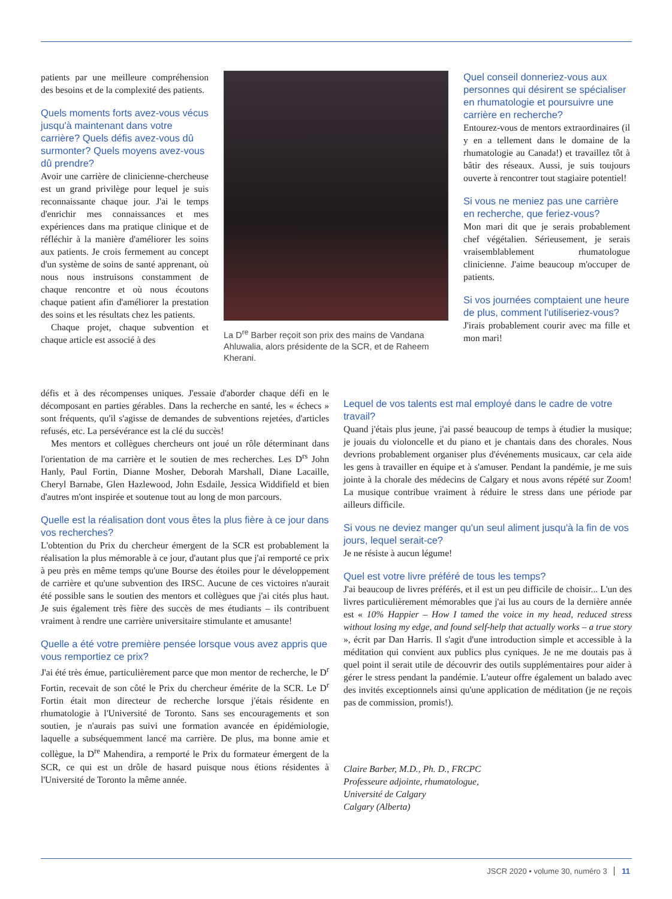patients par une meilleure compréhension des besoins et de la complexité des patients.
Quels moments forts avez-vous vécus jusqu'à maintenant dans votre carrière? Quels défis avez-vous dû surmonter? Quels moyens avez-vous dû prendre?
Avoir une carrière de clinicienne-chercheuse est un grand privilège pour lequel je suis reconnaissante chaque jour. J'ai le temps d'enrichir mes connaissances et mes expériences dans ma pratique clinique et de réfléchir à la manière d'améliorer les soins aux patients. Je crois fermement au concept d'un système de soins de santé apprenant, où nous nous instruisons constamment de chaque rencontre et où nous écoutons chaque patient afin d'améliorer la prestation des soins et les résultats chez les patients.
Chaque projet, chaque subvention et chaque article est associé à des
La D<sup>re</sup> Barber reçoit son prix des mains de Vandana Ahluwalia, alors présidente de la SCR, et de Raheem Kherani.
Quel conseil donneriez-vous aux personnes qui désirent se spécialiser en rhumatologie et poursuivre une carrière en recherche?
Entourez-vous de mentors extraordinaires (il y en a tellement dans le domaine de la rhumatologie au Canada!) et travaillez tôt à bâtir des réseaux. Aussi, je suis toujours ouverte à rencontrer tout stagiaire potentiel!
Si vous ne meniez pas une carrière en recherche, que feriez-vous?
Mon mari dit que je serais probablement chef végétalien. Sérieusement, je serais vraisemblablement rhumatologue clinicienne. J'aime beaucoup m'occuper de patients.
Si vos journées comptaient une heure de plus, comment l'utiliseriez-vous?
J'irais probablement courir avec ma fille et mon mari!
défis et à des récompenses uniques. J'essaie d'aborder chaque défi en le décomposant en parties gérables. Dans la recherche en santé, les « échecs » sont fréquents, qu'il s'agisse de demandes de subventions rejetées, d'articles refusés, etc. La persévérance est la clé du succès!
Mes mentors et collègues chercheurs ont joué un rôle déterminant dans l'orientation de ma carrière et le soutien de mes recherches. Les D<sup>rs</sup> John Hanly, Paul Fortin, Dianne Mosher, Deborah Marshall, Diane Lacaille, Cheryl Barnabe, Glen Hazlewood, John Esdaile, Jessica Widdifield et bien d'autres m'ont inspirée et soutenue tout au long de mon parcours.
Quelle est la réalisation dont vous êtes la plus fière à ce jour dans vos recherches?
L'obtention du Prix du chercheur émergent de la SCR est probablement la réalisation la plus mémorable à ce jour, d'autant plus que j'ai remporté ce prix à peu près en même temps qu'une Bourse des étoiles pour le développement de carrière et qu'une subvention des IRSC. Aucune de ces victoires n'aurait été possible sans le soutien des mentors et collègues que j'ai cités plus haut. Je suis également très fière des succès de mes étudiants – ils contribuent vraiment à rendre une carrière universitaire stimulante et amusante!
Quelle a été votre première pensée lorsque vous avez appris que vous remportiez ce prix?
J'ai été très émue, particulièrement parce que mon mentor de recherche, le D<sup>r</sup> Fortin, recevait de son côté le Prix du chercheur émérite de la SCR. Le D<sup>r</sup> Fortin était mon directeur de recherche lorsque j'étais résidente en rhumatologie à l'Université de Toronto. Sans ses encouragements et son soutien, je n'aurais pas suivi une formation avancée en épidémiologie, laquelle a subséquemment lancé ma carrière. De plus, ma bonne amie et collègue, la D<sup>re</sup> Mahendira, a remporté le Prix du formateur émergent de la SCR, ce qui est un drôle de hasard puisque nous étions résidentes à l'Université de Toronto la même année.
Lequel de vos talents est mal employé dans le cadre de votre travail?
Quand j'étais plus jeune, j'ai passé beaucoup de temps à étudier la musique; je jouais du violoncelle et du piano et je chantais dans des chorales. Nous devrions probablement organiser plus d'événements musicaux, car cela aide les gens à travailler en équipe et à s'amuser. Pendant la pandémie, je me suis jointe à la chorale des médecins de Calgary et nous avons répété sur Zoom! La musique contribue vraiment à réduire le stress dans une période par ailleurs difficile.
Si vous ne deviez manger qu'un seul aliment jusqu'à la fin de vos jours, lequel serait-ce?
Je ne résiste à aucun légume!
Quel est votre livre préféré de tous les temps?
J'ai beaucoup de livres préférés, et il est un peu difficile de choisir... L'un des livres particulièrement mémorables que j'ai lus au cours de la dernière année est « 10% Happier – How I tamed the voice in my head, reduced stress without losing my edge, and found self-help that actually works – a true story », écrit par Dan Harris. Il s'agit d'une introduction simple et accessible à la méditation qui convient aux publics plus cyniques. Je ne me doutais pas à quel point il serait utile de découvrir des outils supplémentaires pour aider à gérer le stress pendant la pandémie. L'auteur offre également un balado avec des invités exceptionnels ainsi qu'une application de méditation (je ne reçois pas de commission, promis!).
Claire Barber, M.D., Ph. D., FRCPC
Professeure adjointe, rhumatologue,
Université de Calgary
Calgary (Alberta)
JSCR 2020 • volume 30, numéro 3 11